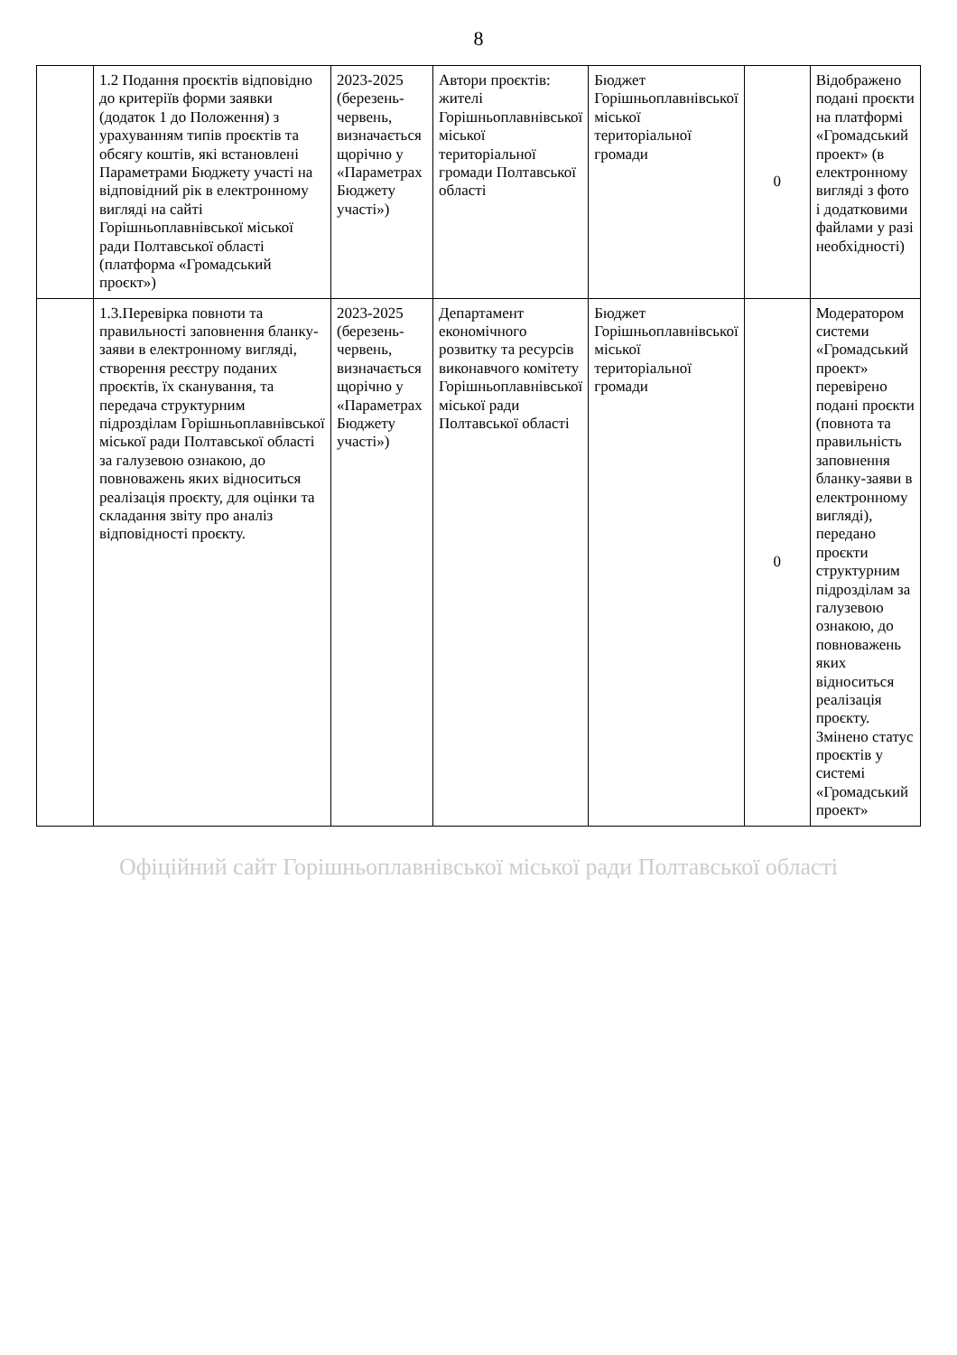8
| | 1.2 Подання проєктів відповідно до критеріїв форми заявки (додаток 1 до Положення) з урахуванням типів проєктів та обсягу коштів, які встановлені Параметрами Бюджету участі на відповідний рік в електронному вигляді на сайті Горішньоплавнівської міської ради Полтавської області (платформа «Громадський проєкт») | 2023-2025 (березень-червень, визначається щорічно у «Параметрах Бюджету участі») | Автори проєктів: жителі Горішньоплавнівської міської територіальної громади Полтавської області | Бюджет Горішньоплавнівської міської територіальної громади | 0 | Відображено подані проєкти на платформі «Громадський проект» (в електронному вигляді з фото і додатковими файлами у разі необхідності) |
| | 1.3.Перевірка повноти та правильності заповнення бланку-заяви в електронному вигляді, створення реєстру поданих проєктів, їх сканування, та передача структурним підрозділам Горішньоплавнівської міської ради Полтавської області за галузевою ознакою, до повноважень яких відноситься реалізація проєкту, для оцінки та складання звіту про аналіз відповідності проєкту. | 2023-2025 (березень-червень, визначається щорічно у «Параметрах Бюджету участі») | Департамент економічного розвитку та ресурсів виконавчого комітету Горішньоплавнівської міської ради Полтавської області | Бюджет Горішньоплавнівської міської територіальної громади | 0 | Модератором системи «Громадський проект» перевірено подані проєкти (повнота та правильність заповнення бланку-заяви в електронному вигляді), передано проєкти структурним підрозділам за галузевою ознакою, до повноважень яких відноситься реалізація проєкту. Змінено статус проєктів у системі «Громадський проект» |
Офіційний сайт Горішньоплавнівської міської ради Полтавської області